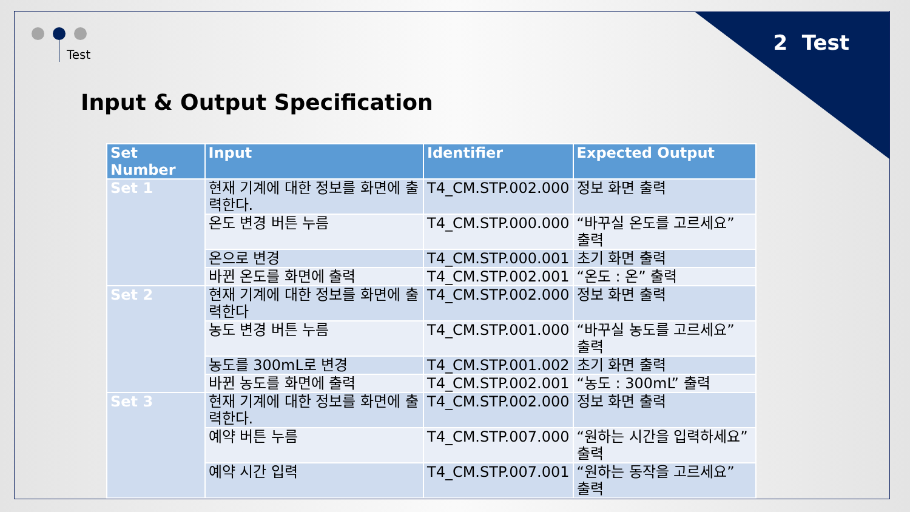2 Test Test
Input & Output Specification
| Set Number | Input | Identifier | Expected Output |
| --- | --- | --- | --- |
| Set 1 | 현재 기계에 대한 정보를 화면에 출력한다. | T4_CM.STP.002.000 | 정보 화면 출력 |
| | 온도 변경 버튼 누름 | T4_CM.STP.000.000 | “바꾸실 온도를 고르세요” 출력 |
| | 온으로 변경 | T4_CM.STP.000.001 | 초기 화면 출력 |
| | 바뀐 온도를 화면에 출력 | T4_CM.STP.002.001 | “온도 : 온” 출력 |
| Set 2 | 현재 기계에 대한 정보를 화면에 출력한다 | T4_CM.STP.002.000 | 정보 화면 출력 |
| | 농도 변경 버튼 누름 | T4_CM.STP.001.000 | “바꾸실 농도를 고르세요” 출력 |
| | 농도를 300mL로 변경 | T4_CM.STP.001.002 | 초기 화면 출력 |
| | 바뀐 농도를 화면에 출력 | T4_CM.STP.002.001 | “농도 : 300mL” 출력 |
| Set 3 | 현재 기계에 대한 정보를 화면에 출력한다. | T4_CM.STP.002.000 | 정보 화면 출력 |
| | 예약 버튼 누름 | T4_CM.STP.007.000 | “원하는 시간을 입력하세요” 출력 |
| | 예약 시간 입력 | T4_CM.STP.007.001 | “원하는 동작을 고르세요” 출력 |